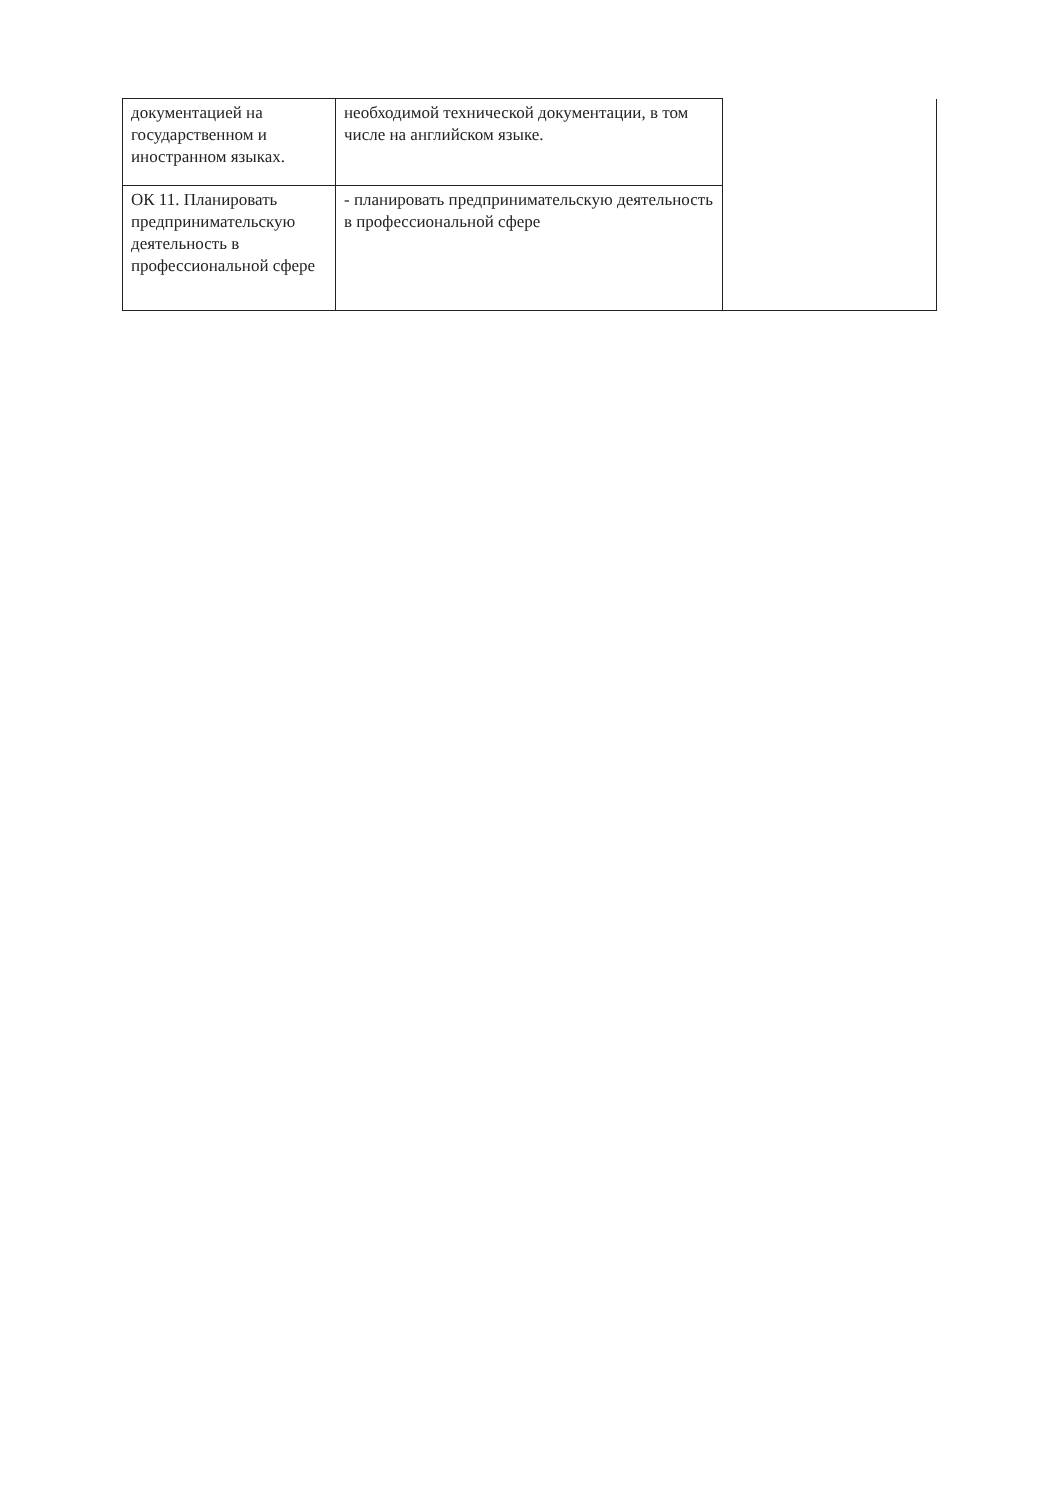| документацией на государственном и иностранном языках. | необходимой технической документации, в том числе на английском языке. | |
| ОК 11. Планировать предпринимательскую деятельность в профессиональной сфере | - планировать предпринимательскую деятельность в профессиональной сфере | |